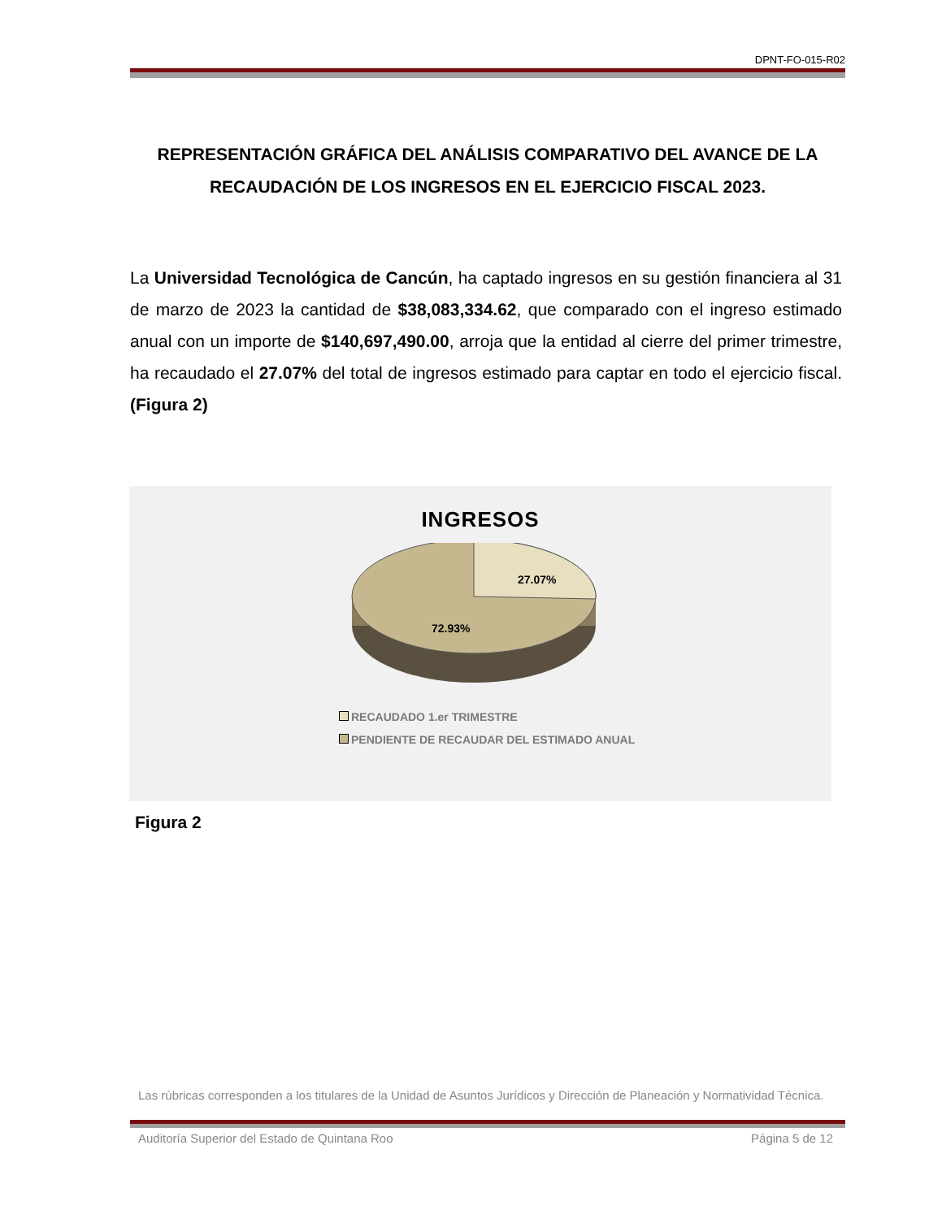DPNT-FO-015-R02
REPRESENTACIÓN GRÁFICA DEL ANÁLISIS COMPARATIVO DEL AVANCE DE LA RECAUDACIÓN DE LOS INGRESOS EN EL EJERCICIO FISCAL 2023.
La Universidad Tecnológica de Cancún, ha captado ingresos en su gestión financiera al 31 de marzo de 2023 la cantidad de $38,083,334.62, que comparado con el ingreso estimado anual con un importe de $140,697,490.00, arroja que la entidad al cierre del primer trimestre, ha recaudado el 27.07% del total de ingresos estimado para captar en todo el ejercicio fiscal. (Figura 2)
INGRESOS
27.07%
72.93%
RECAUDADO 1.er TRIMESTRE
PENDIENTE DE RECAUDAR DEL ESTIMADO ANUAL
Figura 2
Las rúbricas corresponden a los titulares de la Unidad de Asuntos Jurídicos y Dirección de Planeación y Normatividad Técnica.
Auditoría Superior del Estado de Quintana Roo Página 5 de 12